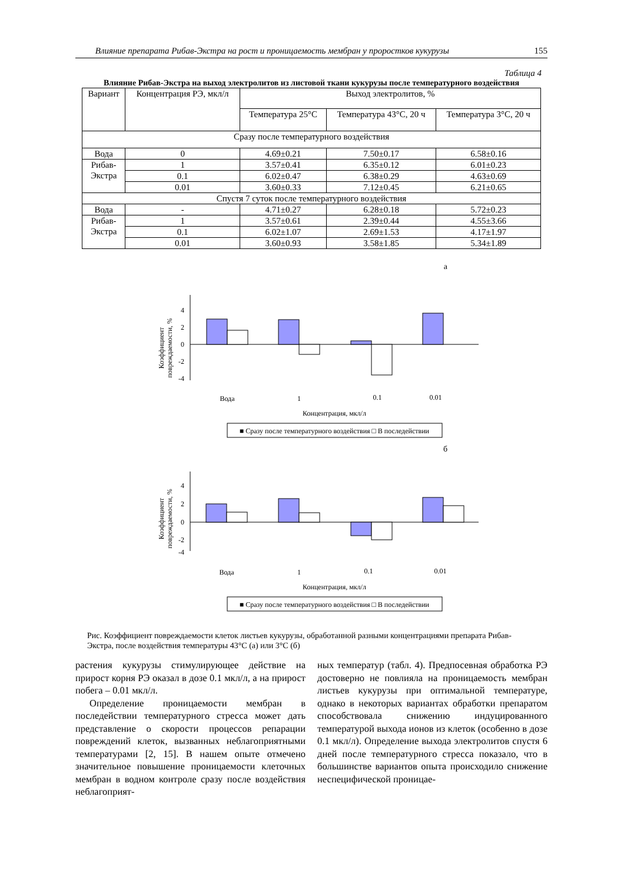Влияние препарата Рибав-Экстра на рост и проницаемость мембран у проростков кукурузы 155
Таблица 4
Влияние Рибав-Экстра на выход электролитов из листовой ткани кукурузы после температурного воздействия
| Вариант | Концентрация РЭ, мкл/л | Выход электролитов, % | | |
| --- | --- | --- | --- | --- |
| | | Температура 25°C | Температура 43°C, 20 ч | Температура 3°C, 20 ч |
| Сразу после температурного воздействия | | | | |
| Вода | 0 | 4.69±0.21 | 7.50±0.17 | 6.58±0.16 |
| Рибав- Экстра | 1 | 3.57±0.41 | 6.35±0.12 | 6.01±0.23 |
| | 0.1 | 6.02±0.47 | 6.38±0.29 | 4.63±0.69 |
| | 0.01 | 3.60±0.33 | 7.12±0.45 | 6.21±0.65 |
| Спустя 7 суток после температурного воздействия | | | | |
| Вода | - | 4.71±0.27 | 6.28±0.18 | 5.72±0.23 |
| Рибав- Экстра | 1 | 3.57±0.61 | 2.39±0.44 | 4.55±3.66 |
| | 0.1 | 6.02±1.07 | 2.69±1.53 | 4.17±1.97 |
| | 0.01 | 3.60±0.93 | 3.58±1.85 | 5.34±1.89 |
а
Коэффициент
повреждаемости, %
4
2
0
-2
-4
Вода
1
0.1
0.01
Концентрация, мкл/л
■ Сразу после температурного воздействия □ В последействии
б
Коэффициент
повреждаемости, %
4
2
0
-2
-4
Вода
1
0.1
0.01
Концентрация, мкл/л
■ Сразу после температурного воздействия □ В последействии
Рис. Коэффициент повреждаемости клеток листьев кукурузы, обработанной разными концентрациями препарата Рибав-Экстра, после воздействия температуры 43°C (а) или 3°C (б)
растения кукурузы стимулирующее действие на прирост корня РЭ оказал в дозе 0.1 мкл/л, а на прирост побега – 0.01 мкл/л.
Определение проницаемости мембран в последействии температурного стресса может дать представление о скорости процессов репарации повреждений клеток, вызванных неблагоприятными температурами [2, 15]. В нашем опыте отмечено значительное повышение проницаемости клеточных мембран в водном контроле сразу после воздействия неблагоприят-
ных температур (табл. 4). Предпосевная обработка РЭ достоверно не повлияла на проницаемость мембран листьев кукурузы при оптимальной температуре, однако в некоторых вариантах обработки препаратом способствовала снижению индуцированного температурой выхода ионов из клеток (особенно в дозе 0.1 мкл/л). Определение выхода электролитов спустя 6 дней после температурного стресса показало, что в большинстве вариантов опыта происходило снижение неспецифической проницае-